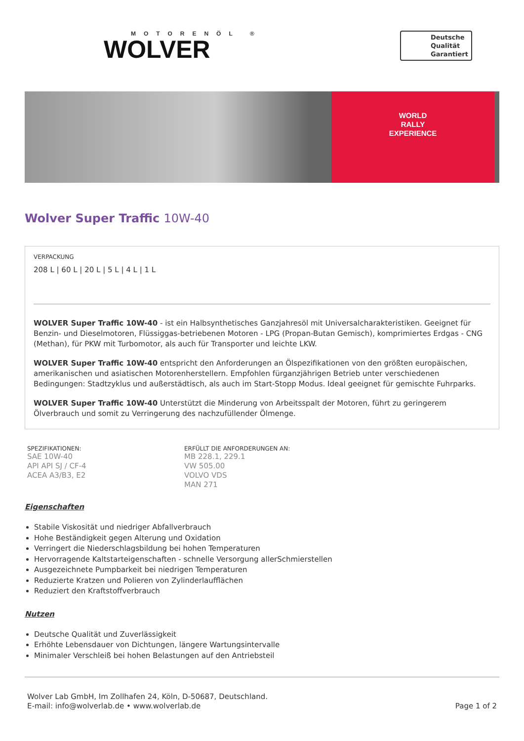MOTORENÖL ®
WOLVER
Deutsche
Qualität
Garantiert
WORLD
RALLY
EXPERIENCE
Wolver Super Traffic 10W-40
VERPACKUNG
208 L | 60 L | 20 L | 5 L | 4 L | 1 L
WOLVER Super Traffic 10W-40 - ist ein Halbsynthetisches Ganzjahresöl mit Universalcharakteristiken. Geeignet für Benzin- und Dieselmotoren, Flüssiggas-betriebenen Motoren - LPG (Propan-Butan Gemisch), komprimiertes Erdgas - CNG (Methan), für PKW mit Turbomotor, als auch für Transporter und leichte LKW.
WOLVER Super Traffic 10W-40 entspricht den Anforderungen an Ölspezifikationen von den größten europäischen, amerikanischen und asiatischen Motorenherstellern. Empfohlen fürganzjährigen Betrieb unter verschiedenen Bedingungen: Stadtzyklus und außerstädtisch, als auch im Start-Stopp Modus. Ideal geeignet für gemischte Fuhrparks.
WOLVER Super Traffic 10W-40 Unterstützt die Minderung von Arbeitsspalt der Motoren, führt zu geringerem Ölverbrauch und somit zu Verringerung des nachzufüllender Ölmenge.
SPEZIFIKATIONEN:
SAE 10W-40
API API SJ / CF-4
ACEA A3/B3, E2
ERFÜLLT DIE ANFORDERUNGEN AN:
MB 228.1, 229.1
VW 505.00
VOLVO VDS
MAN 271
Eigenschaften
Stabile Viskosität und niedriger Abfallverbrauch
Hohe Beständigkeit gegen Alterung und Oxidation
Verringert die Niederschlagsbildung bei hohen Temperaturen
Hervorragende Kaltstarteigenschaften - schnelle Versorgung allerSchmierstellen
Ausgezeichnete Pumpbarkeit bei niedrigen Temperaturen
Reduzierte Kratzen und Polieren von Zylinderlaufflächen
Reduziert den Kraftstoffverbrauch
Nutzen
Deutsche Qualität und Zuverlässigkeit
Erhöhte Lebensdauer von Dichtungen, längere Wartungsintervalle
Minimaler Verschleiß bei hohen Belastungen auf den Antriebsteil
Wolver Lab GmbH, Im Zollhafen 24, Köln, D-50687, Deutschland.
E-mail: info@wolverlab.de • www.wolverlab.de
Page 1 of 2